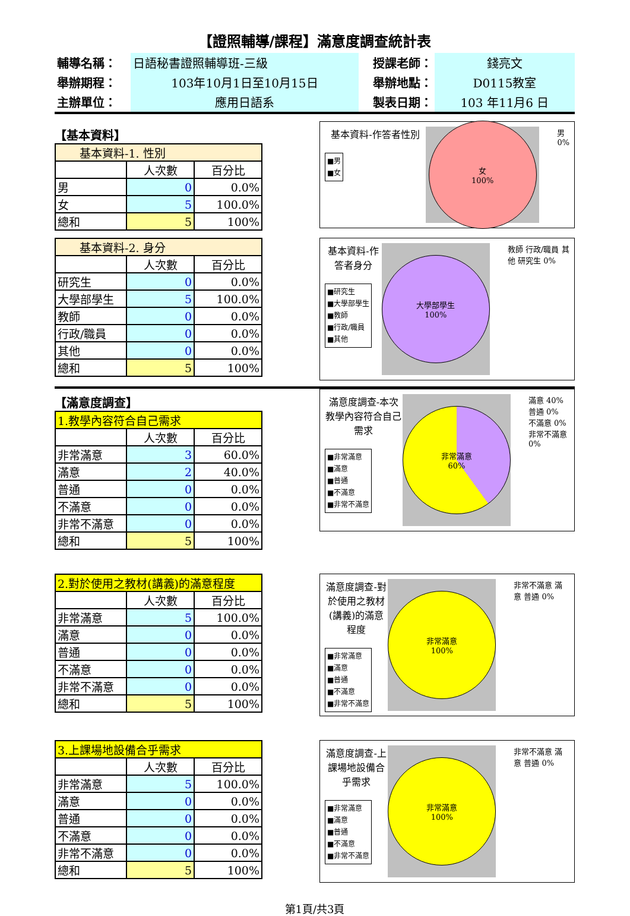【證照輔導/課程】滿意度調查統計表
| 輔導名稱： | 日語秘書證照輔導班-三級 | 授課老師： | 錢亮文 |
| 舉辦期程： | 103年10月1日至10月15日 | 舉辦地點： | D0115教室 |
| 主辦單位： | 應用日語系 | 製表日期： | 103 年11月6 日 |
【基本資料】
| 基本資料-1. 性別 | | |
| | 人次數 | 百分比 |
| 男 | 0 | 0.0% |
| 女 | 5 | 100.0% |
| 總和 | 5 | 100% |
基本資料-作答者性別
■男
■女
女
100%
男
0%
| 基本資料-2. 身分 | | |
| | 人次數 | 百分比 |
| 研究生 | 0 | 0.0% |
| 大學部學生 | 5 | 100.0% |
| 教師 | 0 | 0.0% |
| 行政/職員 | 0 | 0.0% |
| 其他 | 0 | 0.0% |
| 總和 | 5 | 100% |
基本資料-作答者身分
■研究生
■大學部學生
■教師
■行政/職員
■其他
大學部學生
100%
教師 行政/職員 其他 研究生 0%
【滿意度調查】
| 1.教學內容符合自己需求 | | |
| | 人次數 | 百分比 |
| 非常滿意 | 3 | 60.0% |
| 滿意 | 2 | 40.0% |
| 普通 | 0 | 0.0% |
| 不滿意 | 0 | 0.0% |
| 非常不滿意 | 0 | 0.0% |
| 總和 | 5 | 100% |
滿意度調查-本次教學內容符合自己需求
■非常滿意
■滿意
■普通
■不滿意
■非常不滿意
非常滿意
60%
滿意 40%
普通 0%
不滿意 0%
非常不滿意 0%
| 2.對於使用之教材(講義)的滿意程度 | | |
| | 人次數 | 百分比 |
| 非常滿意 | 5 | 100.0% |
| 滿意 | 0 | 0.0% |
| 普通 | 0 | 0.0% |
| 不滿意 | 0 | 0.0% |
| 非常不滿意 | 0 | 0.0% |
| 總和 | 5 | 100% |
滿意度調查-對於使用之教材(講義)的滿意程度
■非常滿意
■滿意
■普通
■不滿意
■非常不滿意
非常滿意
100%
非常不滿意 滿意 普通 0%
| 3.上課場地設備合乎需求 | | |
| | 人次數 | 百分比 |
| 非常滿意 | 5 | 100.0% |
| 滿意 | 0 | 0.0% |
| 普通 | 0 | 0.0% |
| 不滿意 | 0 | 0.0% |
| 非常不滿意 | 0 | 0.0% |
| 總和 | 5 | 100% |
滿意度調查-上課場地設備合乎需求
■非常滿意
■滿意
■普通
■不滿意
■非常不滿意
非常滿意
100%
非常不滿意 滿意 普通 0%
第1頁/共3頁